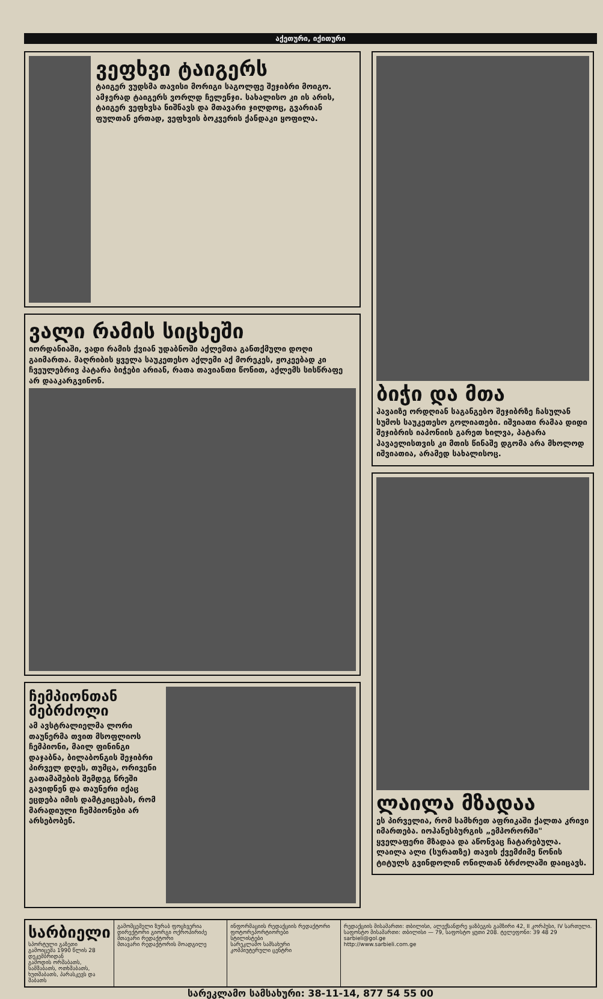აქეთური, იქითური
ვეფხვი ტაიგერს
ტაიგერ ვუდსმა თავისი მორიგი საგოლფე შეჯიბრი მოიგო. ამჯერად ტაიგერს ვორლდ ჩელენჯი. სახალისო კი ის არის, ტაიგერ ვეფხვსა ნიშნავს და მთავარი ჯილდოც, გვარიან ფულთან ერთად, ვეფხვის ბოკვერის ქანდაკი ყოფილა.
ვალი რამის სიცხეში
იორდანიაში, ვადი რამის ქვიან უდაბნოში აქლემთა განთქმული დოღი გაიმართა. მაღრიბის ყველა საუკეთესო აქლემი აქ მორეკეს, ჟოკეებად კი ჩვეულებრივ პატარა ბიჭები არიან, რათა თავიანთი წონით, აქლემს სისწრაფე არ დააკარგვინონ.
ჩემპიონთან მებრძოლი
ამ ავსტრალიელმა ლორი თაუნერმა თვით მსოფლიოს ჩემპიონი, მაილ ფინინგი დაჯაბნა, ბილაბონგის შეჯიბრი პირველ დღეს, თუმცა, ორივენი გათამაშების შემდეგ წრეში გავიდნენ და თაუნერი იქაც ეცდება იმის დამტკიცებას, რომ მარადიული ჩემპიონები არ არსებობენ.
ბიჭი და მთა
ჰავაიზე ორდღიან საგანგებო შეჯიბრზე ჩასულან სუმოს საუკეთესო გოლიათები. იშვიათი რამაა დიდი შეჯიბრის იაპონიის გარეთ ხილვა, პატარა ჰავაელისთვის კი მთის წინაშე დგომა არა მხოლოდ იშვიათია, არამედ სახალისოც.
ლაილა მზადაა
ეს პირველია, რომ სამხრეთ აფრიკაში ქალთა კრივი იმართება. იოჰანესბურგის „ემპორორში" ყველაფერი მზადაა და აწონვაც ჩატარებულა. ლაილა ალი (სურათზე) თავის ქვემძიმე წონის ტიტულს გვინდოლინ ონილთან ბრძოლაში დაიცავს.
სარბიელი
სპორტული გაზეთი
გამოიცემა 1990 წლის 28 დეკემბრიდან
გამოდის ორშაბათს, სამშაბათს, ოთხშაბათს, ხუთშაბათს, პარასკევს და შაბათს
გამომცემელი ზურაბ ფოცხვერია
დირექტორი გიორგი ოქროპირიძე
მთავარი რედაქტორი
მთავარი რედაქტორის მოადგილე
ინფორმაციის რედაქციის რედაქტორი
ფოტორეპორტიორები
სტილისტები
სარეკლამო სამსახური
კომპიუტერული ცენტრი
რედაქციის მისამართი: თბილისი, ალექსანდრე ყაზბეგის გამზირი 42, II კორპუსი, IV სართული. საფოსტო მისამართი: თბილისი — 79, საფოსტო ყუთი 208. ტელეფონი: 39 48 29
sarbieli@gol.ge
http://www.sarbieli.com.ge
სარეკლამო სამსახური: 38-11-14, 877 54 55 00